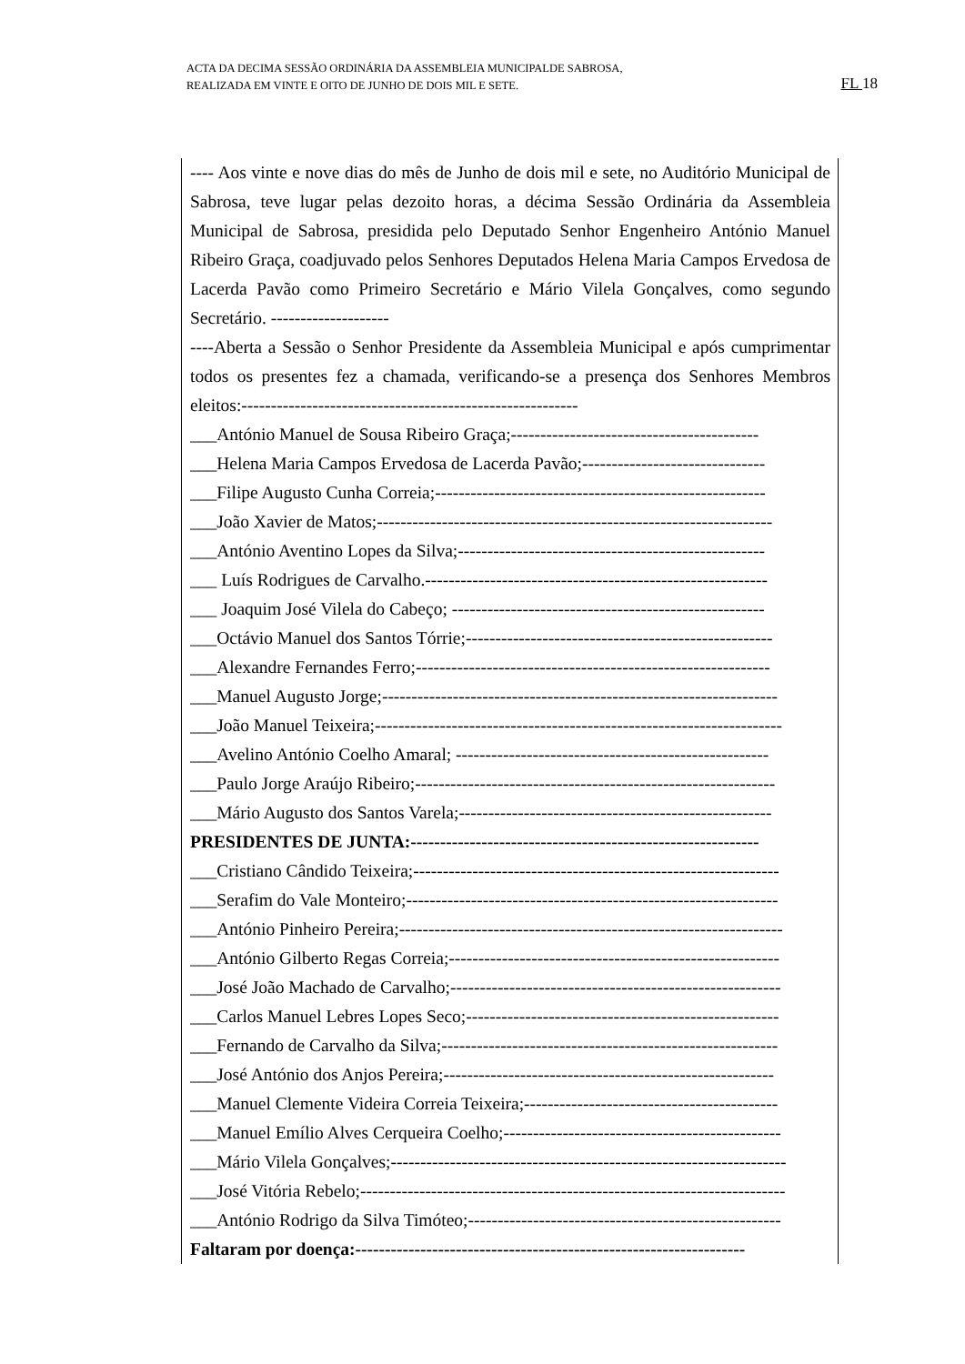ACTA DA DECIMA SESSÃO ORDINÁRIA DA ASSEMBLEIA MUNICIPALDE SABROSA,
REALIZADA EM VINTE E OITO DE JUNHO DE DOIS MIL E SETE.
FL 18
---- Aos vinte e nove dias do mês de Junho de dois mil e sete, no Auditório Municipal de Sabrosa, teve lugar pelas dezoito horas, a décima Sessão Ordinária da Assembleia Municipal de Sabrosa, presidida pelo Deputado Senhor Engenheiro António Manuel Ribeiro Graça, coadjuvado pelos Senhores Deputados Helena Maria Campos Ervedosa de Lacerda Pavão como Primeiro Secretário e Mário Vilela Gonçalves, como segundo Secretário. --------------------
----Aberta a Sessão o Senhor Presidente da Assembleia Municipal e após cumprimentar todos os presentes fez a chamada, verificando-se a presença dos Senhores Membros eleitos:---------------------------------------------------------
___António Manuel de Sousa Ribeiro Graça;------------------------------------------
___Helena Maria Campos Ervedosa de Lacerda Pavão;-------------------------------
___Filipe Augusto Cunha Correia;--------------------------------------------------------
___João Xavier de Matos;-------------------------------------------------------------------
___António Aventino Lopes da Silva;----------------------------------------------------
___ Luís Rodrigues de Carvalho.----------------------------------------------------------
___ Joaquim José Vilela do Cabeço; -----------------------------------------------------
___Octávio Manuel dos Santos Tórrie;----------------------------------------------------
___Alexandre Fernandes Ferro;------------------------------------------------------------
___Manuel Augusto Jorge;-------------------------------------------------------------------
___João Manuel Teixeira;---------------------------------------------------------------------
___Avelino António Coelho Amaral; -----------------------------------------------------
___Paulo Jorge Araújo Ribeiro;-------------------------------------------------------------
___Mário Augusto dos Santos Varela;-----------------------------------------------------
PRESIDENTES DE JUNTA:-----------------------------------------------------------
___Cristiano Cândido Teixeira;--------------------------------------------------------------
___Serafim do Vale Monteiro;---------------------------------------------------------------
___António Pinheiro Pereira;-----------------------------------------------------------------
___António Gilberto Regas Correia;--------------------------------------------------------
___José João Machado de Carvalho;--------------------------------------------------------
___Carlos Manuel Lebres Lopes Seco;-----------------------------------------------------
___Fernando de Carvalho da Silva;---------------------------------------------------------
___José António dos Anjos Pereira;--------------------------------------------------------
___Manuel Clemente Videira Correia Teixeira;-------------------------------------------
___Manuel Emílio Alves Cerqueira Coelho;-----------------------------------------------
___Mário Vilela Gonçalves;-------------------------------------------------------------------
___José Vitória Rebelo;------------------------------------------------------------------------
___António Rodrigo da Silva Timóteo;-----------------------------------------------------
Faltaram por doença:------------------------------------------------------------------